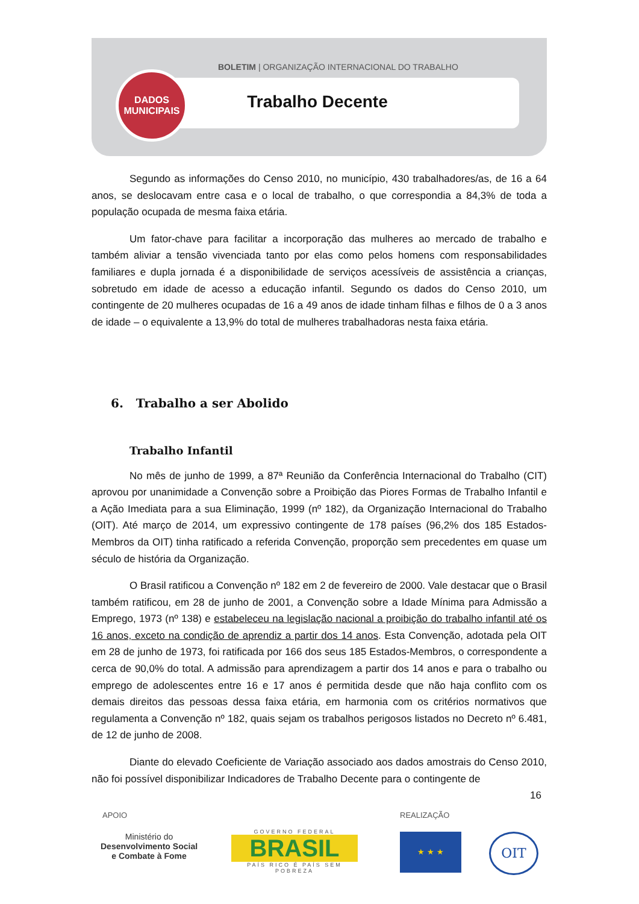BOLETIM | ORGANIZAÇÃO INTERNACIONAL DO TRABALHO
Trabalho Decente
DADOS
MUNICIPAIS
Segundo as informações do Censo 2010, no município, 430 trabalhadores/as, de 16 a 64 anos, se deslocavam entre casa e o local de trabalho, o que correspondia a 84,3% de toda a população ocupada de mesma faixa etária.
Um fator-chave para facilitar a incorporação das mulheres ao mercado de trabalho e também aliviar a tensão vivenciada tanto por elas como pelos homens com responsabilidades familiares e dupla jornada é a disponibilidade de serviços acessíveis de assistência a crianças, sobretudo em idade de acesso a educação infantil. Segundo os dados do Censo 2010, um contingente de 20 mulheres ocupadas de 16 a 49 anos de idade tinham filhas e filhos de 0 a 3 anos de idade – o equivalente a 13,9% do total de mulheres trabalhadoras nesta faixa etária.
6. Trabalho a ser Abolido
Trabalho Infantil
No mês de junho de 1999, a 87ª Reunião da Conferência Internacional do Trabalho (CIT) aprovou por unanimidade a Convenção sobre a Proibição das Piores Formas de Trabalho Infantil e a Ação Imediata para a sua Eliminação, 1999 (nº 182), da Organização Internacional do Trabalho (OIT). Até março de 2014, um expressivo contingente de 178 países (96,2% dos 185 Estados-Membros da OIT) tinha ratificado a referida Convenção, proporção sem precedentes em quase um século de história da Organização.
O Brasil ratificou a Convenção nº 182 em 2 de fevereiro de 2000. Vale destacar que o Brasil também ratificou, em 28 de junho de 2001, a Convenção sobre a Idade Mínima para Admissão a Emprego, 1973 (nº 138) e estabeleceu na legislação nacional a proibição do trabalho infantil até os 16 anos, exceto na condição de aprendiz a partir dos 14 anos. Esta Convenção, adotada pela OIT em 28 de junho de 1973, foi ratificada por 166 dos seus 185 Estados-Membros, o correspondente a cerca de 90,0% do total. A admissão para aprendizagem a partir dos 14 anos e para o trabalho ou emprego de adolescentes entre 16 e 17 anos é permitida desde que não haja conflito com os demais direitos das pessoas dessa faixa etária, em harmonia com os critérios normativos que regulamenta a Convenção nº 182, quais sejam os trabalhos perigosos listados no Decreto nº 6.481, de 12 de junho de 2008.
Diante do elevado Coeficiente de Variação associado aos dados amostrais do Censo 2010, não foi possível disponibilizar Indicadores de Trabalho Decente para o contingente de
16
APOIO REALIZAÇÃO
Ministério do
Desenvolvimento Social
e Combate à Fome
GOVERNO FEDERAL
BRASIL
PAÍS RICO É PAÍS SEM POBREZA
★ ★ ★ OIT